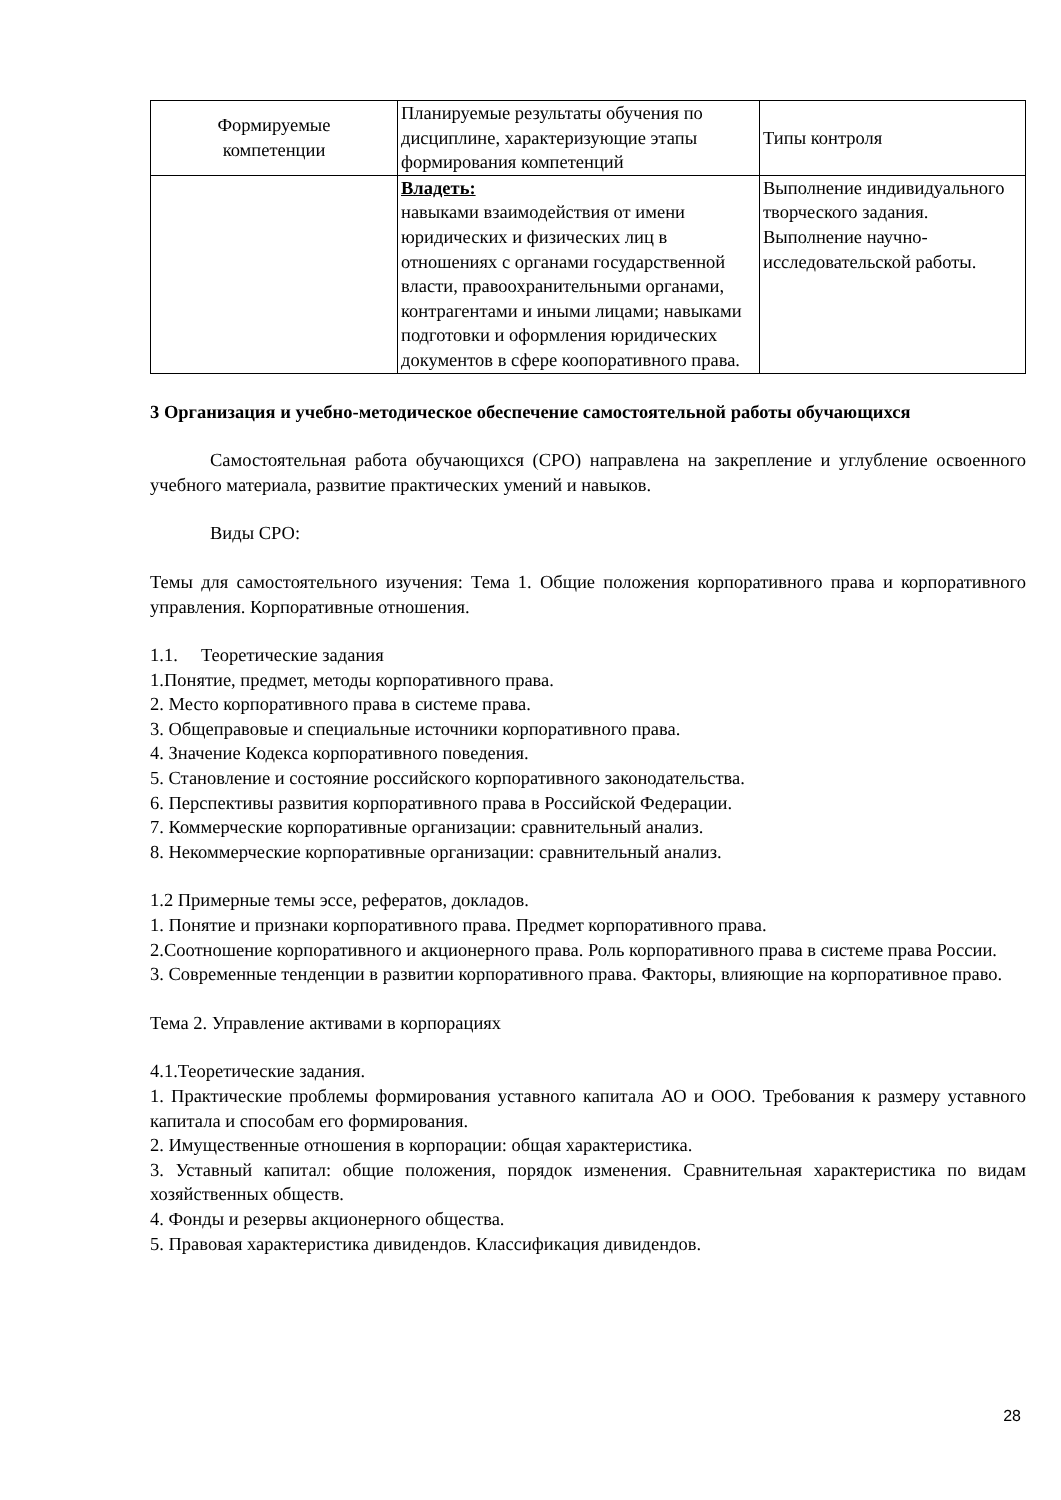| Формируемые компетенции | Планируемые результаты обучения по дисциплине, характеризующие этапы формирования компетенций | Типы контроля |
| | Владеть: навыками взаимодействия от имени юридических и физических лиц в отношениях с органами государственной власти, правоохранительными органами, контрагентами и иными лицами; навыками подготовки и оформления юридических документов в сфере коопоративного права. | Выполнение индивидуального творческого задания. Выполнение научно-исследовательской работы. |
3 Организация и учебно-методическое обеспечение самостоятельной работы обучающихся
Самостоятельная работа обучающихся (СРО) направлена на закрепление и углубление освоенного учебного материала, развитие практических умений и навыков.
Виды СРО:
Темы для самостоятельного изучения: Тема 1. Общие положения корпоративного права и корпоративного управления. Корпоративные отношения.
1.1. Теоретические задания
1.Понятие, предмет, методы корпоративного права.
2. Место корпоративного права в системе права.
3. Общеправовые и специальные источники корпоративного права.
4. Значение Кодекса корпоративного поведения.
5. Становление и состояние российского корпоративного законодательства.
6. Перспективы развития корпоративного права в Российской Федерации.
7. Коммерческие корпоративные организации: сравнительный анализ.
8. Некоммерческие корпоративные организации: сравнительный анализ.
1.2 Примерные темы эссе, рефератов, докладов.
1. Понятие и признаки корпоративного права. Предмет корпоративного права.
2.Соотношение корпоративного и акционерного права. Роль корпоративного права в системе права России.
3. Современные тенденции в развитии корпоративного права. Факторы, влияющие на корпоративное право.
Тема 2. Управление активами в корпорациях
4.1.Теоретические задания.
1. Практические проблемы формирования уставного капитала АО и ООО. Требования к размеру уставного капитала и способам его формирования.
2. Имущественные отношения в корпорации: общая характеристика.
3. Уставный капитал: общие положения, порядок изменения. Сравнительная характеристика по видам хозяйственных обществ.
4. Фонды и резервы акционерного общества.
5. Правовая характеристика дивидендов. Классификация дивидендов.
28